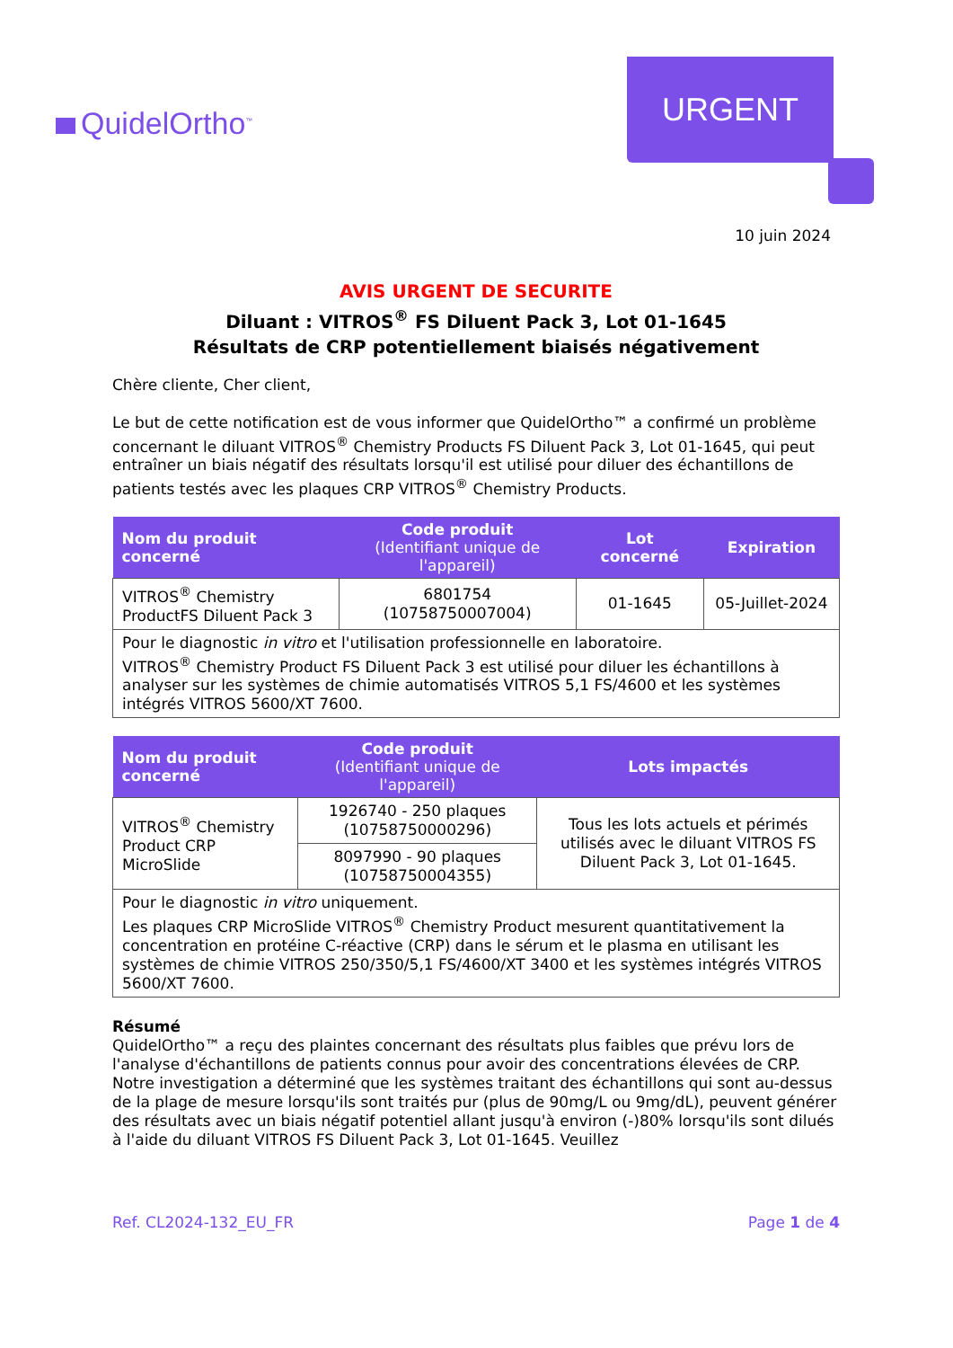QuidelOrtho<sup>™</sup>
URGENT
10 juin 2024
AVIS URGENT DE SECURITE
Diluant : VITROS<sup>®</sup> FS Diluent Pack 3, Lot 01-1645
Résultats de CRP potentiellement biaisés négativement
Chère cliente, Cher client,
Le but de cette notification est de vous informer que QuidelOrtho™ a confirmé un problème concernant le diluant VITROS<sup>®</sup> Chemistry Products FS Diluent Pack 3, Lot 01-1645, qui peut entraîner un biais négatif des résultats lorsqu'il est utilisé pour diluer des échantillons de patients testés avec les plaques CRP VITROS<sup>®</sup> Chemistry Products.
| Nom du produit concerné | Code produit (Identifiant unique de l'appareil) | Lot concerné | Expiration |
| --- | --- | --- | --- |
| VITROS<sup>®</sup> Chemistry ProductFS Diluent Pack 3 | 6801754 (10758750007004) | 01-1645 | 05-Juillet-2024 |
| Pour le diagnostic in vitro et l'utilisation professionnelle en laboratoire. VITROS<sup>®</sup> Chemistry Product FS Diluent Pack 3 est utilisé pour diluer les échantillons à analyser sur les systèmes de chimie automatisés VITROS 5,1 FS/4600 et les systèmes intégrés VITROS 5600/XT 7600. | | | |
| Nom du produit concerné | Code produit (Identifiant unique de l'appareil) | Lots impactés |
| --- | --- | --- |
| VITROS<sup>®</sup> Chemistry Product CRP MicroSlide | 1926740 - 250 plaques (10758750000296) | Tous les lots actuels et périmés utilisés avec le diluant VITROS FS Diluent Pack 3, Lot 01-1645. |
| | 8097990 - 90 plaques (10758750004355) | |
| Pour le diagnostic in vitro uniquement. Les plaques CRP MicroSlide VITROS<sup>®</sup> Chemistry Product mesurent quantitativement la concentration en protéine C-réactive (CRP) dans le sérum et le plasma en utilisant les systèmes de chimie VITROS 250/350/5,1 FS/4600/XT 3400 et les systèmes intégrés VITROS 5600/XT 7600. | | |
Résumé
QuidelOrtho™ a reçu des plaintes concernant des résultats plus faibles que prévu lors de l'analyse d'échantillons de patients connus pour avoir des concentrations élevées de CRP. Notre investigation a déterminé que les systèmes traitant des échantillons qui sont au-dessus de la plage de mesure lorsqu'ils sont traités pur (plus de 90mg/L ou 9mg/dL), peuvent générer des résultats avec un biais négatif potentiel allant jusqu'à environ (-)80% lorsqu'ils sont dilués à l'aide du diluant VITROS FS Diluent Pack 3, Lot 01-1645. Veuillez
Ref. CL2024-132_EU_FR Page 1 de 4